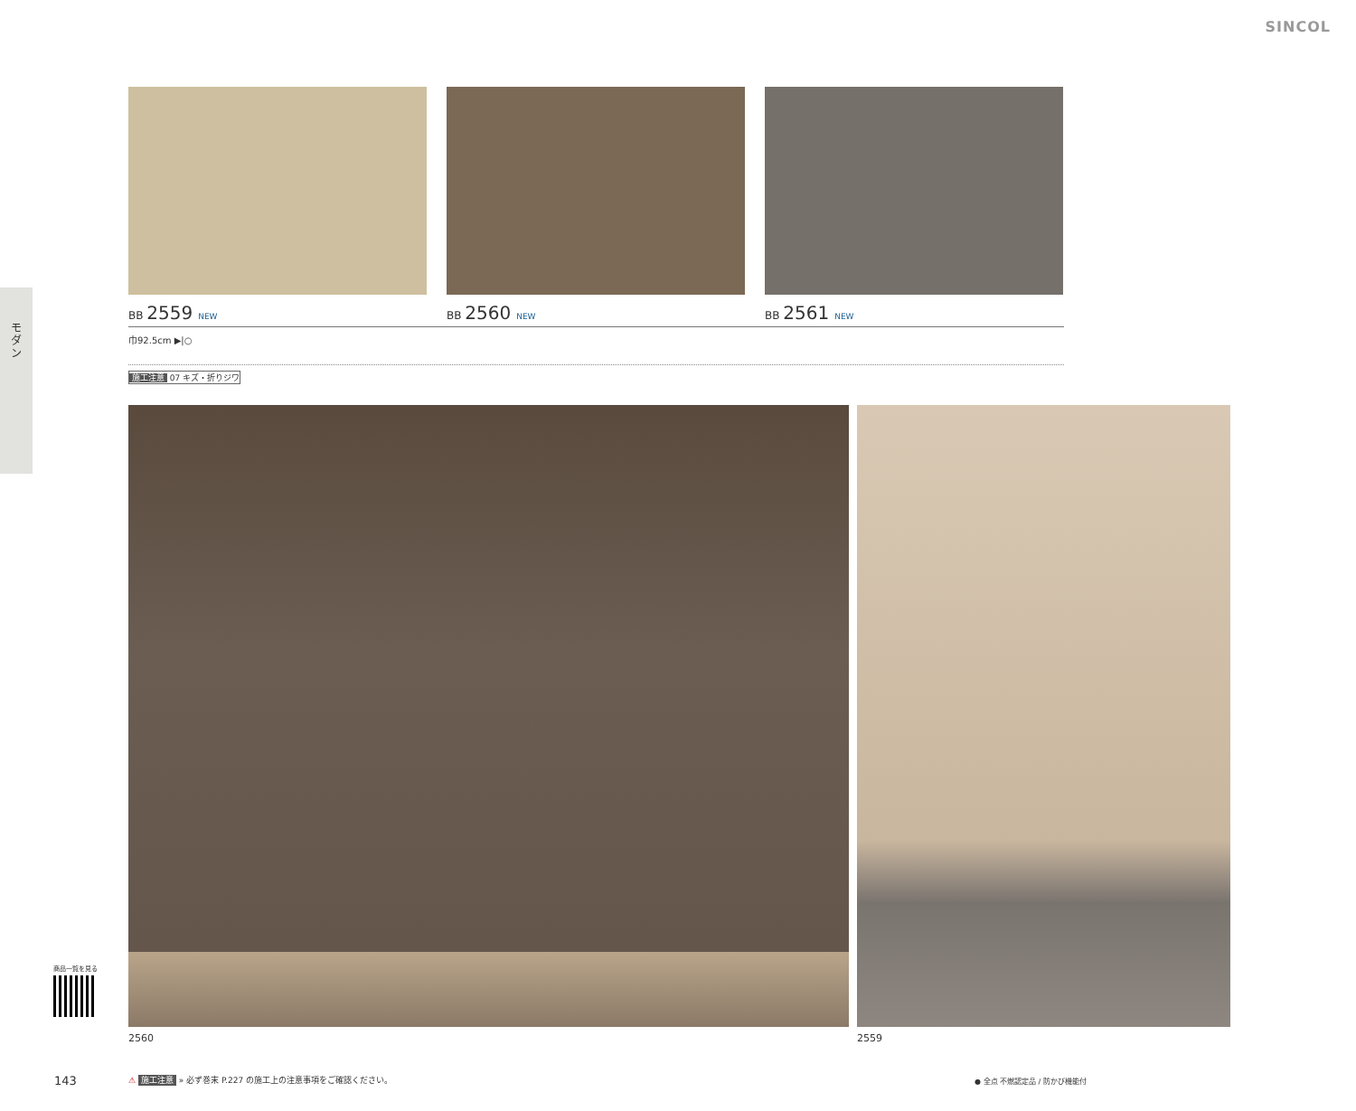SINCOL
モダン
BB 2559 NEW
BB 2560 NEW
BB 2561 NEW
巾92.5cm ▶|○
施工注意 07 キズ・折りジワ
2560 2559
商品一覧を見る
143
⚠ 施工注意 » 必ず巻末 P.227 の施工上の注意事項をご確認ください。
● 全点 不燃認定品 / 防かび機能付